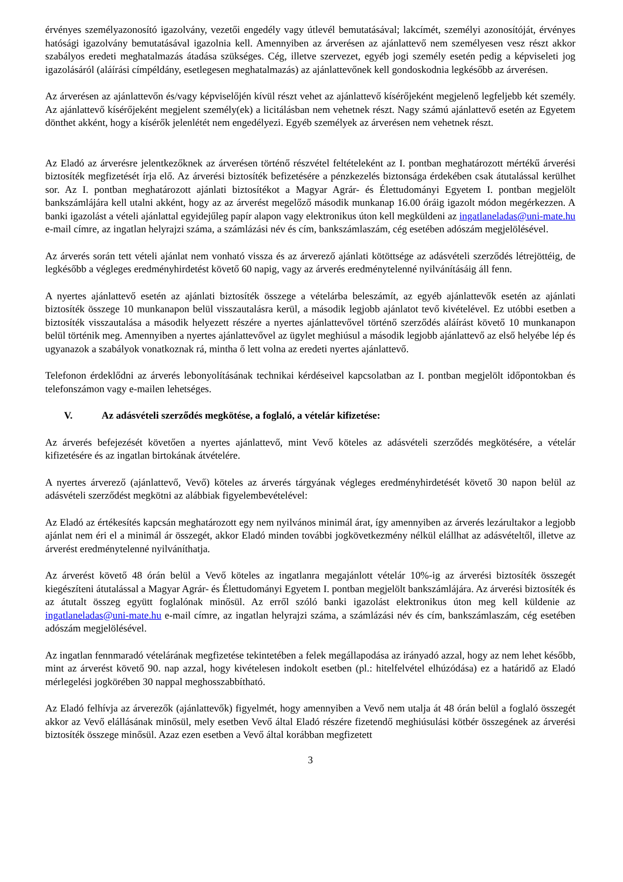érvényes személyazonosító igazolvány, vezetői engedély vagy útlevél bemutatásával; lakcímét, személyi azonosítóját, érvényes hatósági igazolvány bemutatásával igazolnia kell. Amennyiben az árverésen az ajánlattevő nem személyesen vesz részt akkor szabályos eredeti meghatalmazás átadása szükséges. Cég, illetve szervezet, egyéb jogi személy esetén pedig a képviseleti jog igazolásáról (aláírási címpéldány, esetlegesen meghatalmazás) az ajánlattevőnek kell gondoskodnia legkésőbb az árverésen.
Az árverésen az ajánlattevőn és/vagy képviselőjén kívül részt vehet az ajánlattevő kísérőjeként megjelenő legfeljebb két személy. Az ajánlattevő kísérőjeként megjelent személy(ek) a licitálásban nem vehetnek részt. Nagy számú ajánlattevő esetén az Egyetem dönthet akként, hogy a kísérők jelenlétét nem engedélyezi. Egyéb személyek az árverésen nem vehetnek részt.
Az Eladó az árverésre jelentkezőknek az árverésen történő részvétel feltételeként az I. pontban meghatározott mértékű árverési biztosíték megfizetését írja elő. Az árverési biztosíték befizetésére a pénzkezelés biztonsága érdekében csak átutalással kerülhet sor. Az I. pontban meghatározott ajánlati biztosítékot a Magyar Agrár- és Élettudományi Egyetem I. pontban megjelölt bankszámlájára kell utalni akként, hogy az az árverést megelőző második munkanap 16.00 óráig igazolt módon megérkezzen. A banki igazolást a vételi ajánlattal egyidejűleg papír alapon vagy elektronikus úton kell megküldeni az ingatlaneladas@uni-mate.hu e-mail címre, az ingatlan helyrajzi száma, a számlázási név és cím, bankszámlaszám, cég esetében adószám megjelölésével.
Az árverés során tett vételi ajánlat nem vonható vissza és az árverező ajánlati kötöttsége az adásvételi szerződés létrejöttéig, de legkésőbb a végleges eredményhirdetést követő 60 napig, vagy az árverés eredménytelenné nyilvánításáig áll fenn.
A nyertes ajánlattevő esetén az ajánlati biztosíték összege a vételárba beleszámít, az egyéb ajánlattevők esetén az ajánlati biztosíték összege 10 munkanapon belül visszautalásra kerül, a második legjobb ajánlatot tevő kivételével. Ez utóbbi esetben a biztosíték visszautalása a második helyezett részére a nyertes ajánlattevővel történő szerződés aláírást követő 10 munkanapon belül történik meg. Amennyiben a nyertes ajánlattevővel az ügylet meghiúsul a második legjobb ajánlattevő az első helyébe lép és ugyanazok a szabályok vonatkoznak rá, mintha ő lett volna az eredeti nyertes ajánlattevő.
Telefonon érdeklődni az árverés lebonyolításának technikai kérdéseivel kapcsolatban az I. pontban megjelölt időpontokban és telefonszámon vagy e-mailen lehetséges.
V. Az adásvételi szerződés megkötése, a foglaló, a vételár kifizetése:
Az árverés befejezését követően a nyertes ajánlattevő, mint Vevő köteles az adásvételi szerződés megkötésére, a vételár kifizetésére és az ingatlan birtokának átvételére.
A nyertes árverező (ajánlattevő, Vevő) köteles az árverés tárgyának végleges eredményhirdetését követő 30 napon belül az adásvételi szerződést megkötni az alábbiak figyelembevételével:
Az Eladó az értékesítés kapcsán meghatározott egy nem nyilvános minimál árat, így amennyiben az árverés lezárultakor a legjobb ajánlat nem éri el a minimál ár összegét, akkor Eladó minden további jogkövetkezmény nélkül elállhat az adásvételtől, illetve az árverést eredménytelenné nyilváníthatja.
Az árverést követő 48 órán belül a Vevő köteles az ingatlanra megajánlott vételár 10%-ig az árverési biztosíték összegét kiegészíteni átutalással a Magyar Agrár- és Élettudományi Egyetem I. pontban megjelölt bankszámlájára. Az árverési biztosíték és az átutalt összeg együtt foglalónak minősül. Az erről szóló banki igazolást elektronikus úton meg kell küldenie az ingatlaneladas@uni-mate.hu e-mail címre, az ingatlan helyrajzi száma, a számlázási név és cím, bankszámlaszám, cég esetében adószám megjelölésével.
Az ingatlan fennmaradó vételárának megfizetése tekintetében a felek megállapodása az irányadó azzal, hogy az nem lehet később, mint az árverést követő 90. nap azzal, hogy kivételesen indokolt esetben (pl.: hitelfelvétel elhúzódása) ez a határidő az Eladó mérlegelési jogkörében 30 nappal meghosszabbítható.
Az Eladó felhívja az árverezők (ajánlattevők) figyelmét, hogy amennyiben a Vevő nem utalja át 48 órán belül a foglaló összegét akkor az Vevő elállásának minősül, mely esetben Vevő által Eladó részére fizetendő meghiúsulási kötbér összegének az árverési biztosíték összege minősül. Azaz ezen esetben a Vevő által korábban megfizetett
3